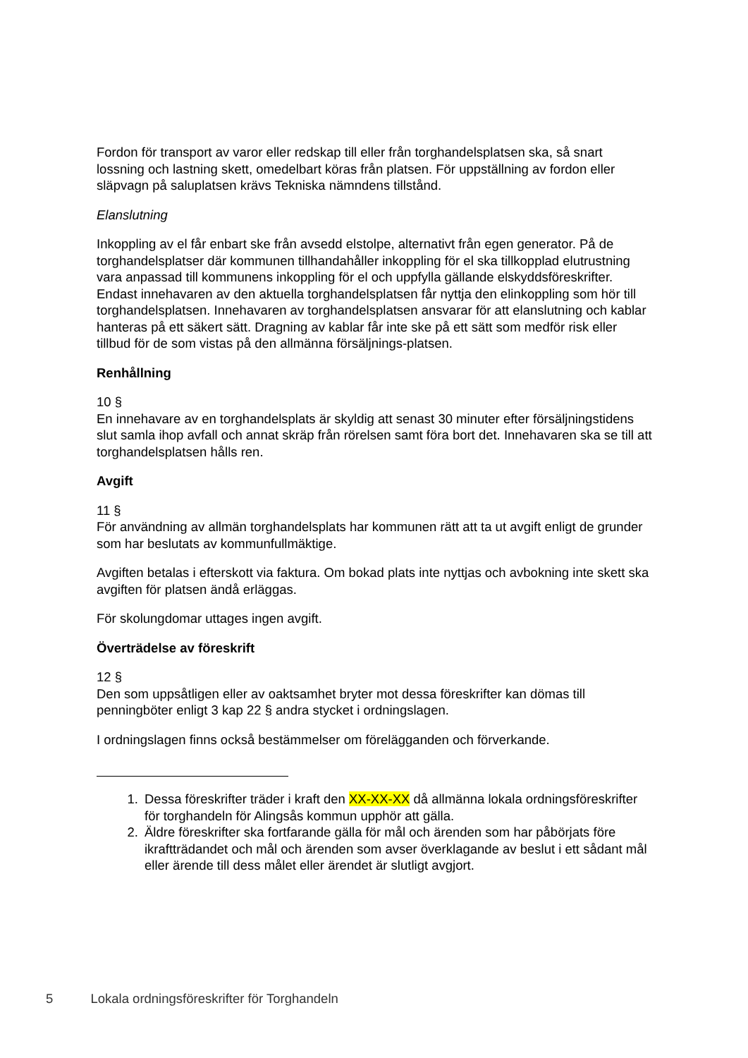Fordon för transport av varor eller redskap till eller från torghandelsplatsen ska, så snart lossning och lastning skett, omedelbart köras från platsen. För uppställning av fordon eller släpvagn på saluplatsen krävs Tekniska nämndens tillstånd.
Elanslutning
Inkoppling av el får enbart ske från avsedd elstolpe, alternativt från egen generator. På de torghandelsplatser där kommunen tillhandahåller inkoppling för el ska tillkopplad elutrustning vara anpassad till kommunens inkoppling för el och uppfylla gällande elskyddsföreskrifter. Endast innehavaren av den aktuella torghandelsplatsen får nyttja den elinkoppling som hör till torghandelsplatsen. Innehavaren av torghandelsplatsen ansvarar för att elanslutning och kablar hanteras på ett säkert sätt. Dragning av kablar får inte ske på ett sätt som medför risk eller tillbud för de som vistas på den allmänna försäljnings-platsen.
Renhållning
10 §
En innehavare av en torghandelsplats är skyldig att senast 30 minuter efter försäljningstidens slut samla ihop avfall och annat skräp från rörelsen samt föra bort det. Innehavaren ska se till att torghandelsplatsen hålls ren.
Avgift
11 §
För användning av allmän torghandelsplats har kommunen rätt att ta ut avgift enligt de grunder som har beslutats av kommunfullmäktige.
Avgiften betalas i efterskott via faktura. Om bokad plats inte nyttjas och avbokning inte skett ska avgiften för platsen ändå erläggas.
För skolungdomar uttages ingen avgift.
Överträdelse av föreskrift
12 §
Den som uppsåtligen eller av oaktsamhet bryter mot dessa föreskrifter kan dömas till penningböter enligt 3 kap 22 § andra stycket i ordningslagen.
I ordningslagen finns också bestämmelser om förelägganden och förverkande.
1. Dessa föreskrifter träder i kraft den XX-XX-XX då allmänna lokala ordningsföreskrifter för torghandeln för Alingsås kommun upphör att gälla.
2. Äldre föreskrifter ska fortfarande gälla för mål och ärenden som har påbörjats före ikraftträdandet och mål och ärenden som avser överklagande av beslut i ett sådant mål eller ärende till dess målet eller ärendet är slutligt avgjort.
5 Lokala ordningsföreskrifter för Torghandeln